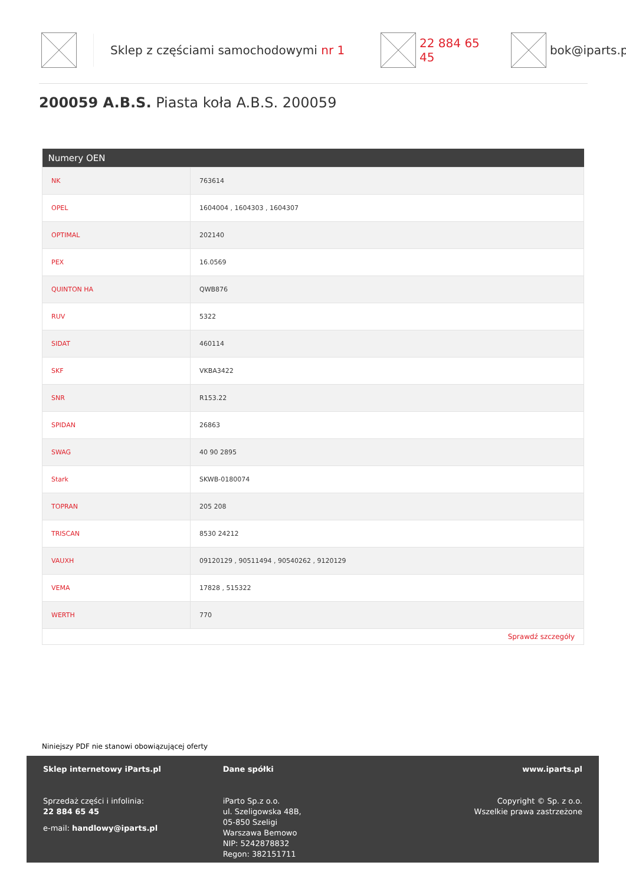Sklep z częściami samochodowymi nr 1 22 884 65 45 bok@iparts.pl
200059 A.B.S. Piasta koła A.B.S. 200059
| Numery OEN | |
| --- | --- |
| NK | 763614 |
| OPEL | 1604004 , 1604303 , 1604307 |
| OPTIMAL | 202140 |
| PEX | 16.0569 |
| QUINTON HA | QWB876 |
| RUV | 5322 |
| SIDAT | 460114 |
| SKF | VKBA3422 |
| SNR | R153.22 |
| SPIDAN | 26863 |
| SWAG | 40 90 2895 |
| Stark | SKWB-0180074 |
| TOPRAN | 205 208 |
| TRISCAN | 8530 24212 |
| VAUXH | 09120129 , 90511494 , 90540262 , 9120129 |
| VEMA | 17828 , 515322 |
| WERTH | 770 |
| Sprawdź szczegóły | |
Niniejszy PDF nie stanowi obowiązującej oferty
Sklep internetowy iParts.pl
Sprzedaż części i infolinia:
22 884 65 45
e-mail: handlowy@iparts.pl
Dane spółki
iParto Sp.z o.o.
ul. Szeligowska 48B,
05-850 Szeligi
Warszawa Bemowo
NIP: 5242878832
Regon: 382151711
www.iparts.pl
Copyright © Sp. z o.o.
Wszelkie prawa zastrzeżone